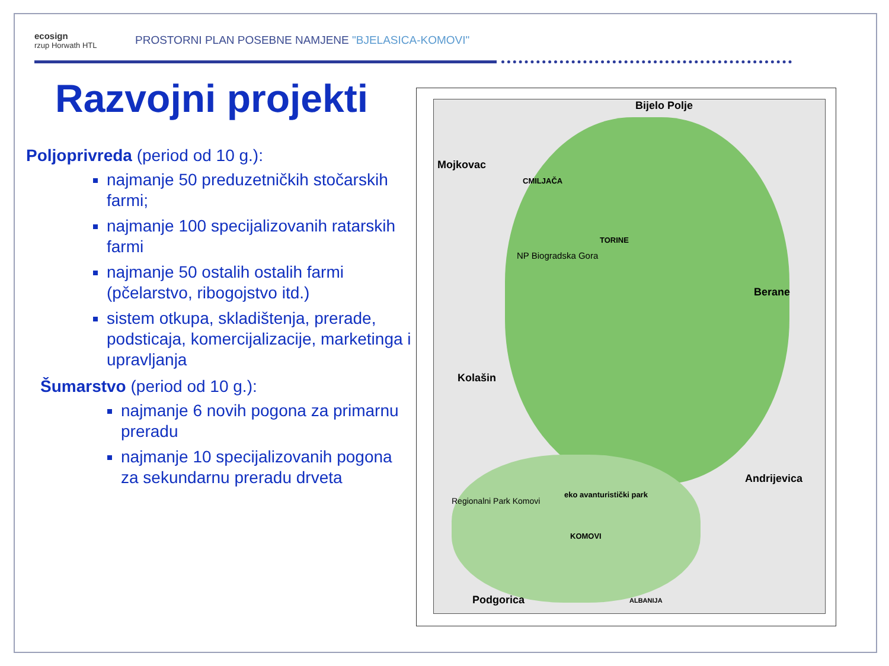ecosign
rzup Horwath HTL
PROSTORNI PLAN POSEBNE NAMJENE "BJELASICA-KOMOVI"
Razvojni projekti
Poljoprivreda (period od 10 g.):
najmanje 50 preduzetničkih stočarskih farmi;
najmanje 100 specijalizovanih ratarskih farmi
najmanje 50 ostalih ostalih farmi (pčelarstvo, ribogojstvo itd.)
sistem otkupa, skladištenja, prerade, podsticaja, komercijalizacije, marketinga i upravljanja
Šumarstvo (period od 10 g.):
najmanje 6 novih pogona za primarnu preradu
najmanje 10 specijalizovanih pogona za sekundarnu preradu drveta
Bijelo Polje
Mojkovac
CMILJAČA
TORINE
NP Biogradska Gora
Berane
Kolašin
Andrijevica
Regionalni Park Komovi
eko avanturistički park
KOMOVI
Podgorica ALBANIJA